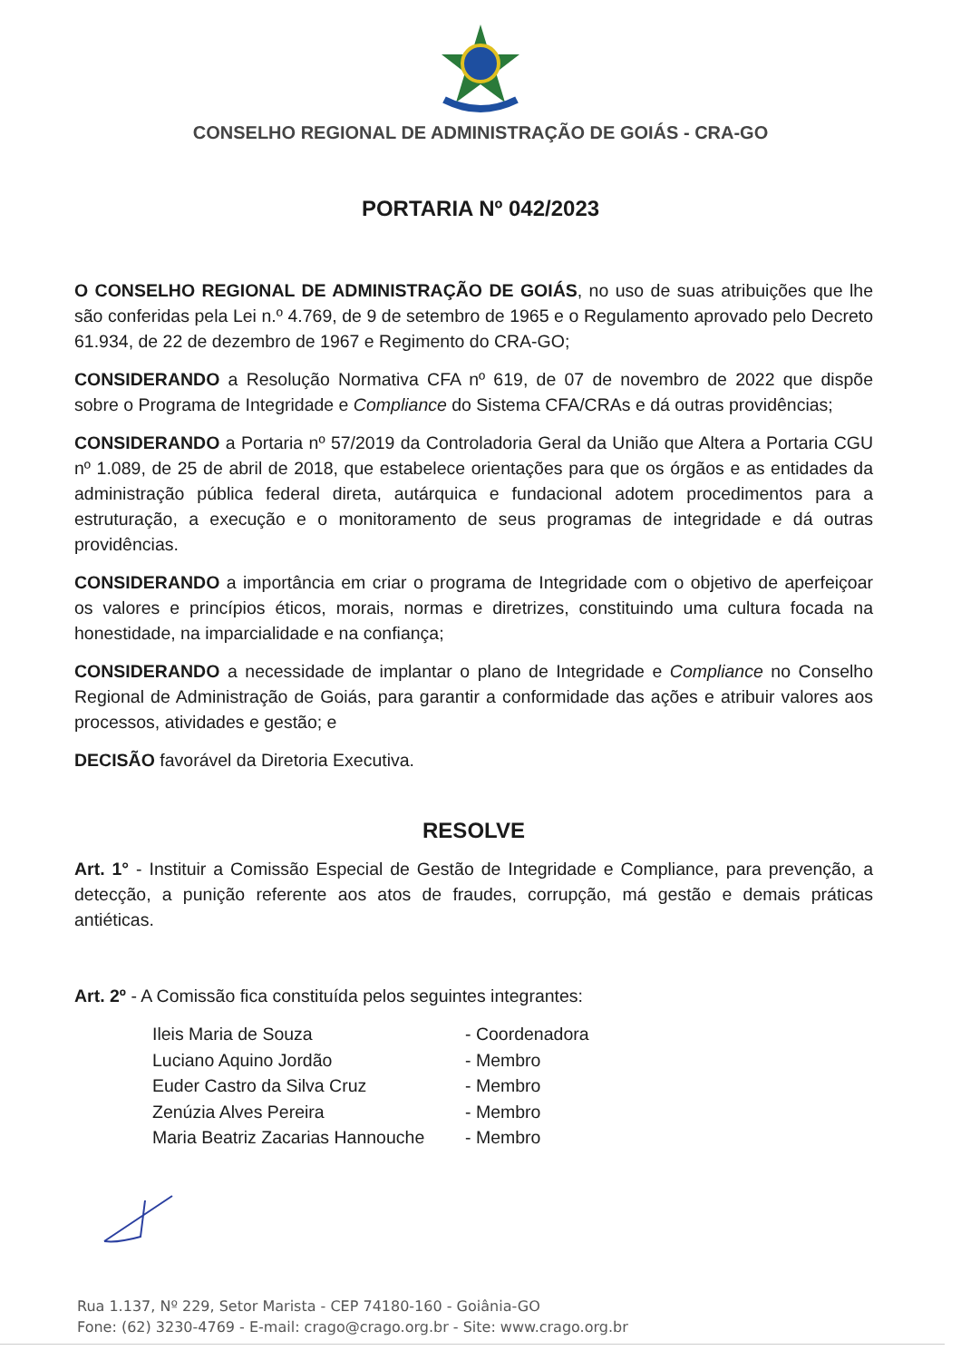CONSELHO REGIONAL DE ADMINISTRAÇÃO DE GOIÁS - CRA-GO
PORTARIA Nº 042/2023
O CONSELHO REGIONAL DE ADMINISTRAÇÃO DE GOIÁS, no uso de suas atribuições que lhe são conferidas pela Lei n.º 4.769, de 9 de setembro de 1965 e o Regulamento aprovado pelo Decreto 61.934, de 22 de dezembro de 1967 e Regimento do CRA-GO;
CONSIDERANDO a Resolução Normativa CFA nº 619, de 07 de novembro de 2022 que dispõe sobre o Programa de Integridade e Compliance do Sistema CFA/CRAs e dá outras providências;
CONSIDERANDO a Portaria nº 57/2019 da Controladoria Geral da União que Altera a Portaria CGU nº 1.089, de 25 de abril de 2018, que estabelece orientações para que os órgãos e as entidades da administração pública federal direta, autárquica e fundacional adotem procedimentos para a estruturação, a execução e o monitoramento de seus programas de integridade e dá outras providências.
CONSIDERANDO a importância em criar o programa de Integridade com o objetivo de aperfeiçoar os valores e princípios éticos, morais, normas e diretrizes, constituindo uma cultura focada na honestidade, na imparcialidade e na confiança;
CONSIDERANDO a necessidade de implantar o plano de Integridade e Compliance no Conselho Regional de Administração de Goiás, para garantir a conformidade das ações e atribuir valores aos processos, atividades e gestão; e
DECISÃO favorável da Diretoria Executiva.
RESOLVE
Art. 1° - Instituir a Comissão Especial de Gestão de Integridade e Compliance, para prevenção, a detecção, a punição referente aos atos de fraudes, corrupção, má gestão e demais práticas antiéticas.
Art. 2º - A Comissão fica constituída pelos seguintes integrantes:
Ileis Maria de Souza - Coordenadora
Luciano Aquino Jordão - Membro
Euder Castro da Silva Cruz - Membro
Zenúzia Alves Pereira - Membro
Maria Beatriz Zacarias Hannouche - Membro
Rua 1.137, Nº 229, Setor Marista - CEP 74180-160 - Goiânia-GO
Fone: (62) 3230-4769 - E-mail: crago@crago.org.br - Site: www.crago.org.br